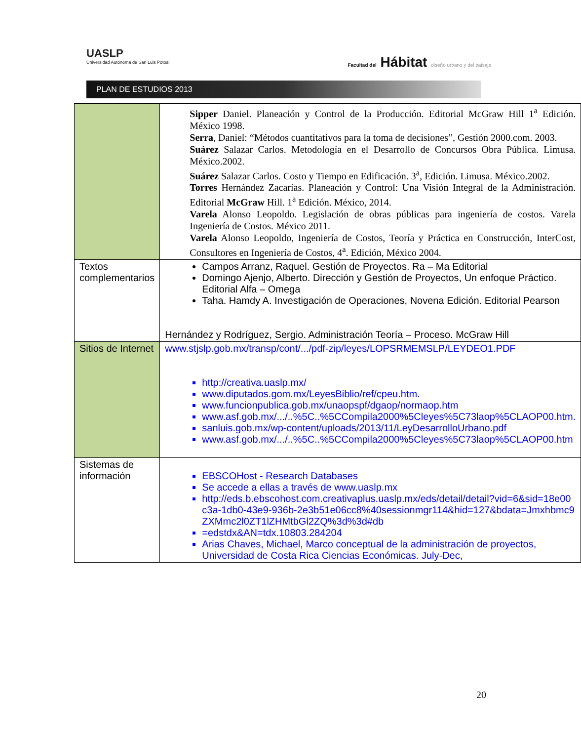UASLP
Universidad Autónoma de San Luis Potosí
Facultad del Hábitat diseño urbano y del paisaje
PLAN DE ESTUDIOS 2013
| | Sipper Daniel. Planeación y Control de la Producción. Editorial McGraw Hill 1<sup>a</sup> Edición. México 1998. Serra , Daniel: “Métodos cuantitativos para la toma de decisiones”, Gestión 2000.com. 2003. Suárez Salazar Carlos. Metodología en el Desarrollo de Concursos Obra Pública. Limusa. México.2002. Suárez Salazar Carlos. Costo y Tiempo en Edificación. 3<sup>a</sup>, Edición. Limusa. México.2002. Torres Hernández Zacarías. Planeación y Control: Una Visión Integral de la Administración. Editorial McGraw Hill. 1<sup>a</sup> Edición. México, 2014. Varela Alonso Leopoldo. Legislación de obras públicas para ingeniería de costos. Varela Ingeniería de Costos. México 2011. Varela Alonso Leopoldo, Ingeniería de Costos, Teoría y Práctica en Construcción, InterCost, Consultores en Ingeniería de Costos, 4<sup>a</sup>. Edición, México 2004. |
| Textos complementarios | Campos Arranz, Raquel. Gestión de Proyectos. Ra – Ma Editorial Domingo Ajenjo, Alberto. Dirección y Gestión de Proyectos, Un enfoque Práctico. Editorial Alfa – Omega Taha. Hamdy A. Investigación de Operaciones, Novena Edición. Editorial Pearson Hernández y Rodríguez, Sergio. Administración Teoría – Proceso. McGraw Hill |
| Sitios de Internet | www.stjslp.gob.mx/transp/cont/.../pdf-zip/leyes/LOPSRMEMSLP/LEYDEO1.PDF http://creativa.uaslp.mx/ www.diputados.gom.mx/LeyesBiblio/ref/cpeu.htm. www.funcionpublica.gob.mx/unaopspf/dgaop/normaop.htm www.asf.gob.mx/.../..%5C..%5CCompila2000%5Cleyes%5C73laop%5CLAOP00.htm. sanluis.gob.mx/wp-content/uploads/2013/11/LeyDesarrolloUrbano.pdf www.asf.gob.mx/.../..%5C..%5CCompila2000%5Cleyes%5C73laop%5CLAOP00.htm |
| Sistemas de información | EBSCOHost - Research Databases Se accede a ellas a través de www.uaslp.mx http://eds.b.ebscohost.com.creativaplus.uaslp.mx/eds/detail/detail?vid=6&sid=18e00c3a-1db0-43e9-936b-2e3b51e06cc8%40sessionmgr114&hid=127&bdata=Jmxhbmc9ZXMmc2l0ZT1lZHMtbGl2ZQ%3d%3d#db =edstdx&AN=tdx.10803.284204 Arias Chaves, Michael, Marco conceptual de la administración de proyectos, Universidad de Costa Rica Ciencias Económicas. July-Dec, |
20